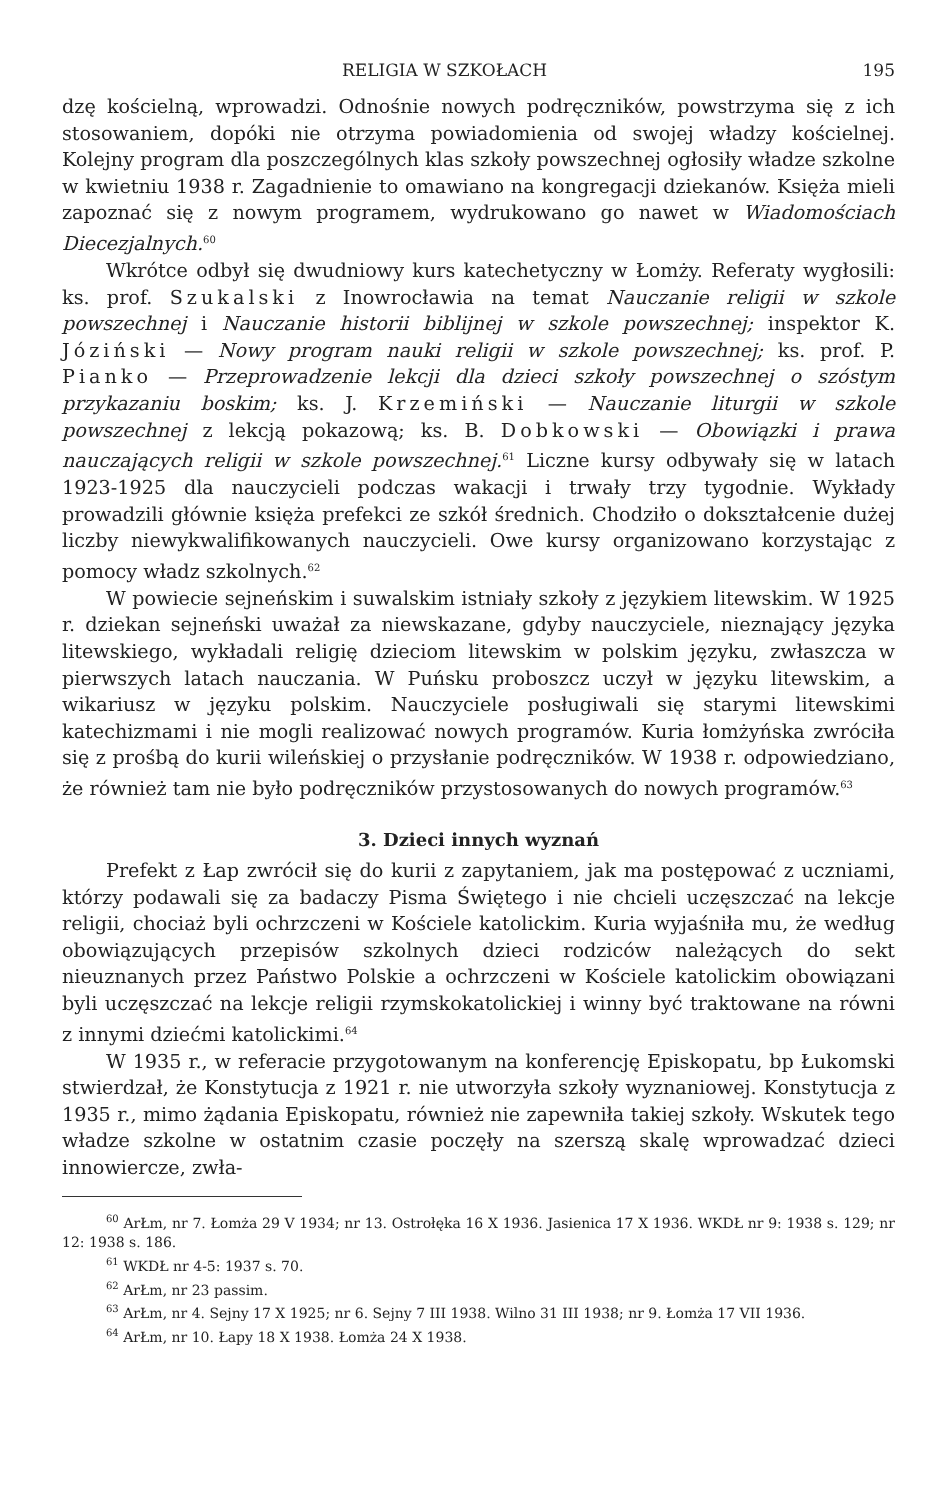RELIGIA W SZKOŁACH 195
dzę kościelną, wprowadzi. Odnośnie nowych podręczników, powstrzyma się z ich stosowaniem, dopóki nie otrzyma powiadomienia od swojej władzy kościelnej. Kolejny program dla poszczególnych klas szkoły powszechnej ogłosiły władze szkolne w kwietniu 1938 r. Zagadnienie to omawiano na kongregacji dziekanów. Księża mieli zapoznać się z nowym programem, wydrukowano go nawet w Wiadomościach Diecezjalnych.<sup>60</sup>
Wkrótce odbył się dwudniowy kurs katechetyczny w Łomży. Referaty wygłosili: ks. prof. Szukalski z Inowrocławia na temat Nauczanie religii w szkole powszechnej i Nauczanie historii biblijnej w szkole powszechnej; inspektor K. Józiński — Nowy program nauki religii w szkole powszechnej; ks. prof. P. Pianko — Przeprowadzenie lekcji dla dzieci szkoły powszechnej o szóstym przykazaniu boskim; ks. J. Krzemiński — Nauczanie liturgii w szkole powszechnej z lekcją pokazową; ks. B. Dobkowski — Obowiązki i prawa nauczających religii w szkole powszechnej.<sup>61</sup> Liczne kursy odbywały się w latach 1923-1925 dla nauczycieli podczas wakacji i trwały trzy tygodnie. Wykłady prowadzili głównie księża prefekci ze szkół średnich. Chodziło o dokształcenie dużej liczby niewykwalifikowanych nauczycieli. Owe kursy organizowano korzystając z pomocy władz szkolnych.<sup>62</sup>
W powiecie sejneńskim i suwalskim istniały szkoły z językiem litewskim. W 1925 r. dziekan sejneński uważał za niewskazane, gdyby nauczyciele, nieznający języka litewskiego, wykładali religię dzieciom litewskim w polskim języku, zwłaszcza w pierwszych latach nauczania. W Puńsku proboszcz uczył w języku litewskim, a wikariusz w języku polskim. Nauczyciele posługiwali się starymi litewskimi katechizmami i nie mogli realizować nowych programów. Kuria łomżyńska zwróciła się z prośbą do kurii wileńskiej o przysłanie podręczników. W 1938 r. odpowiedziano, że również tam nie było podręczników przystosowanych do nowych programów.<sup>63</sup>
3. Dzieci innych wyznań
Prefekt z Łap zwrócił się do kurii z zapytaniem, jak ma postępować z uczniami, którzy podawali się za badaczy Pisma Świętego i nie chcieli uczęszczać na lekcje religii, chociaż byli ochrzczeni w Kościele katolickim. Kuria wyjaśniła mu, że według obowiązujących przepisów szkolnych dzieci rodziców należących do sekt nieuznanych przez Państwo Polskie a ochrzczeni w Kościele katolickim obowiązani byli uczęszczać na lekcje religii rzymskokatolickiej i winny być traktowane na równi z innymi dziećmi katolickimi.<sup>64</sup>
W 1935 r., w referacie przygotowanym na konferencję Episkopatu, bp Łukomski stwierdzał, że Konstytucja z 1921 r. nie utworzyła szkoły wyznaniowej. Konstytucja z 1935 r., mimo żądania Episkopatu, również nie zapewniła takiej szkoły. Wskutek tego władze szkolne w ostatnim czasie poczęły na szerszą skalę wprowadzać dzieci innowiercze, zwła-
<sup>60</sup> ArŁm, nr 7. Łomża 29 V 1934; nr 13. Ostrołęka 16 X 1936. Jasienica 17 X 1936. WKDŁ nr 9: 1938 s. 129; nr 12: 1938 s. 186.
<sup>61</sup> WKDŁ nr 4-5: 1937 s. 70.
<sup>62</sup> ArŁm, nr 23 passim.
<sup>63</sup> ArŁm, nr 4. Sejny 17 X 1925; nr 6. Sejny 7 III 1938. Wilno 31 III 1938; nr 9. Łomża 17 VII 1936.
<sup>64</sup> ArŁm, nr 10. Łapy 18 X 1938. Łomża 24 X 1938.